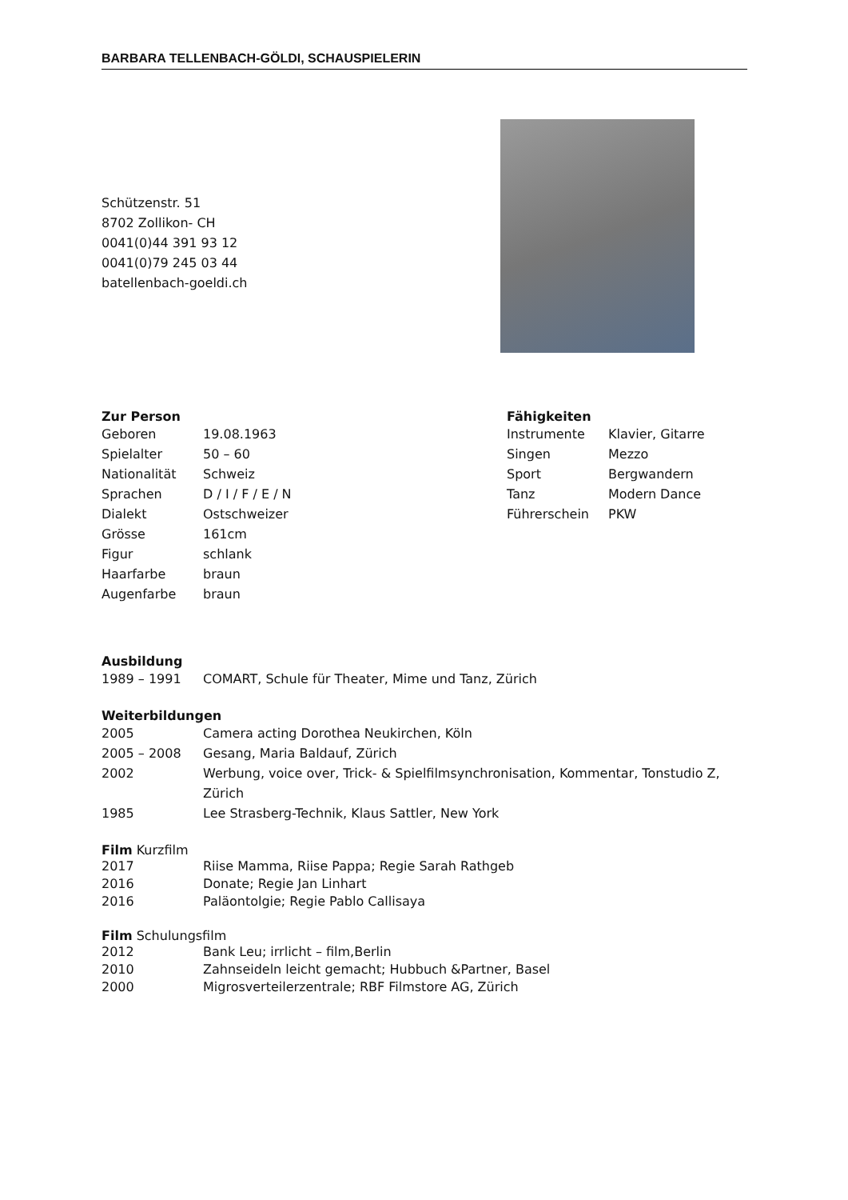BARBARA TELLENBACH-GÖLDI, SCHAUSPIELERIN
Schützenstr. 51
8702 Zollikon- CH
0041(0)44 391 93 12
0041(0)79 245 03 44
batellenbach-goeldi.ch
Zur Person
| Geboren | 19.08.1963 |
| Spielalter | 50 – 60 |
| Nationalität | Schweiz |
| Sprachen | D / I / F / E / N |
| Dialekt | Ostschweizer |
| Grösse | 161cm |
| Figur | schlank |
| Haarfarbe | braun |
| Augenfarbe | braun |
Fähigkeiten
| Instrumente | Klavier, Gitarre |
| Singen | Mezzo |
| Sport | Bergwandern |
| Tanz | Modern Dance |
| Führerschein | PKW |
Ausbildung
| 1989 – 1991 | COMART, Schule für Theater, Mime und Tanz, Zürich |
Weiterbildungen
| 2005 | Camera acting Dorothea Neukirchen, Köln |
| 2005 – 2008 | Gesang, Maria Baldauf, Zürich |
| 2002 | Werbung, voice over, Trick- & Spielfilmsynchronisation, Kommentar, Tonstudio Z, Zürich |
| 1985 | Lee Strasberg-Technik, Klaus Sattler, New York |
Film Kurzfilm
| 2017 | Riise Mamma, Riise Pappa; Regie Sarah Rathgeb |
| 2016 | Donate; Regie Jan Linhart |
| 2016 | Paläontolgie; Regie Pablo Callisaya |
Film Schulungsfilm
| 2012 | Bank Leu; irrlicht – film,Berlin |
| 2010 | Zahnseideln leicht gemacht; Hubbuch &Partner, Basel |
| 2000 | Migrosverteilerzentrale; RBF Filmstore AG, Zürich |